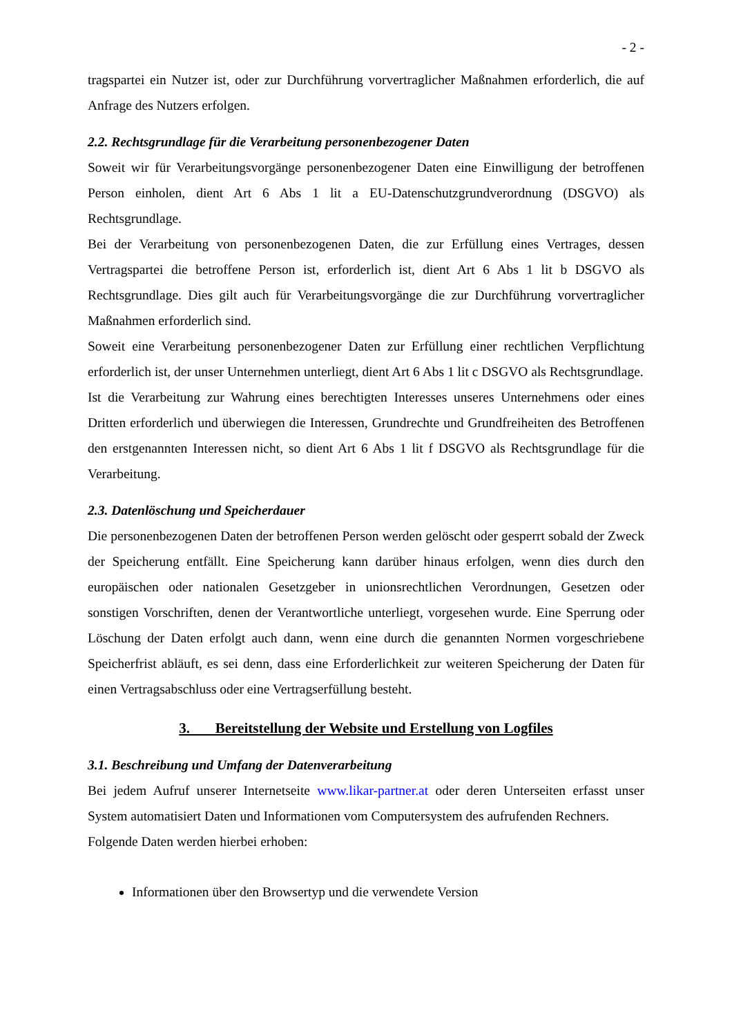- 2 -
tragspartei ein Nutzer ist, oder zur Durchführung vorvertraglicher Maßnahmen erforderlich, die auf Anfrage des Nutzers erfolgen.
2.2. Rechtsgrundlage für die Verarbeitung personenbezogener Daten
Soweit wir für Verarbeitungsvorgänge personenbezogener Daten eine Einwilligung der betroffenen Person einholen, dient Art 6 Abs 1 lit a EU-Datenschutzgrundverordnung (DSGVO) als Rechtsgrundlage.
Bei der Verarbeitung von personenbezogenen Daten, die zur Erfüllung eines Vertrages, dessen Vertragspartei die betroffene Person ist, erforderlich ist, dient Art 6 Abs 1 lit b DSGVO als Rechtsgrundlage. Dies gilt auch für Verarbeitungsvorgänge die zur Durchführung vorvertraglicher Maßnahmen erforderlich sind.
Soweit eine Verarbeitung personenbezogener Daten zur Erfüllung einer rechtlichen Verpflichtung erforderlich ist, der unser Unternehmen unterliegt, dient Art 6 Abs 1 lit c DSGVO als Rechtsgrundlage.
Ist die Verarbeitung zur Wahrung eines berechtigten Interesses unseres Unternehmens oder eines Dritten erforderlich und überwiegen die Interessen, Grundrechte und Grundfreiheiten des Betroffenen den erstgenannten Interessen nicht, so dient Art 6 Abs 1 lit f DSGVO als Rechtsgrundlage für die Verarbeitung.
2.3. Datenlöschung und Speicherdauer
Die personenbezogenen Daten der betroffenen Person werden gelöscht oder gesperrt sobald der Zweck der Speicherung entfällt. Eine Speicherung kann darüber hinaus erfolgen, wenn dies durch den europäischen oder nationalen Gesetzgeber in unionsrechtlichen Verordnungen, Gesetzen oder sonstigen Vorschriften, denen der Verantwortliche unterliegt, vorgesehen wurde. Eine Sperrung oder Löschung der Daten erfolgt auch dann, wenn eine durch die genannten Normen vorgeschriebene Speicherfrist abläuft, es sei denn, dass eine Erforderlichkeit zur weiteren Speicherung der Daten für einen Vertragsabschluss oder eine Vertragserfüllung besteht.
3. Bereitstellung der Website und Erstellung von Logfiles
3.1. Beschreibung und Umfang der Datenverarbeitung
Bei jedem Aufruf unserer Internetseite www.likar-partner.at oder deren Unterseiten erfasst unser System automatisiert Daten und Informationen vom Computersystem des aufrufenden Rechners.
Folgende Daten werden hierbei erhoben:
Informationen über den Browsertyp und die verwendete Version